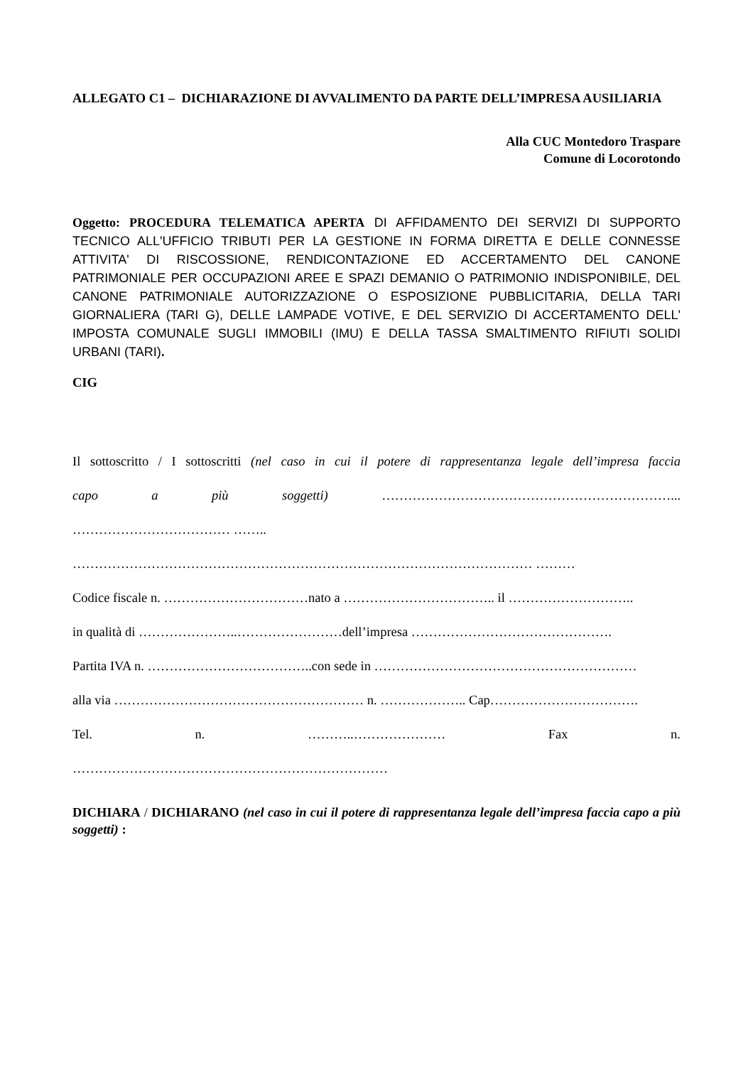ALLEGATO C1 – DICHIARAZIONE DI AVVALIMENTO DA PARTE DELL’IMPRESA AUSILIARIA
Alla CUC Montedoro Traspare
Comune di Locorotondo
Oggetto: PROCEDURA TELEMATICA APERTA DI AFFIDAMENTO DEI SERVIZI DI SUPPORTO TECNICO ALL'UFFICIO TRIBUTI PER LA GESTIONE IN FORMA DIRETTA E DELLE CONNESSE ATTIVITA' DI RISCOSSIONE, RENDICONTAZIONE ED ACCERTAMENTO DEL CANONE PATRIMONIALE PER OCCUPAZIONI AREE E SPAZI DEMANIO O PATRIMONIO INDISPONIBILE, DEL CANONE PATRIMONIALE AUTORIZZAZIONE O ESPOSIZIONE PUBBLICITARIA, DELLA TARI GIORNALIERA (TARI G), DELLE LAMPADE VOTIVE, E DEL SERVIZIO DI ACCERTAMENTO DELL' IMPOSTA COMUNALE SUGLI IMMOBILI (IMU) E DELLA TASSA SMALTIMENTO RIFIUTI SOLIDI URBANI (TARI).
CIG
Il sottoscritto / I sottoscritti (nel caso in cui il potere di rappresentanza legale dell’impresa faccia
capo a più soggetti) …………………………………………………………...
……………………………… ……..
…………………………………………………………………………………………… ………
Codice fiscale n. ……………………………nato a …………………………….. il ………………………..
in qualità di …………………..……………………dell’impresa ……………………………………….
Partita IVA n. ………………………………..con sede in ……………………………………………………
alla via ………………………………………………… n. ……………….. Cap…………………………….
Tel. n. ………..………………… Fax n.
………………………………………………………………
DICHIARA / DICHIARANO (nel caso in cui il potere di rappresentanza legale dell’impresa faccia capo a più soggetti) :